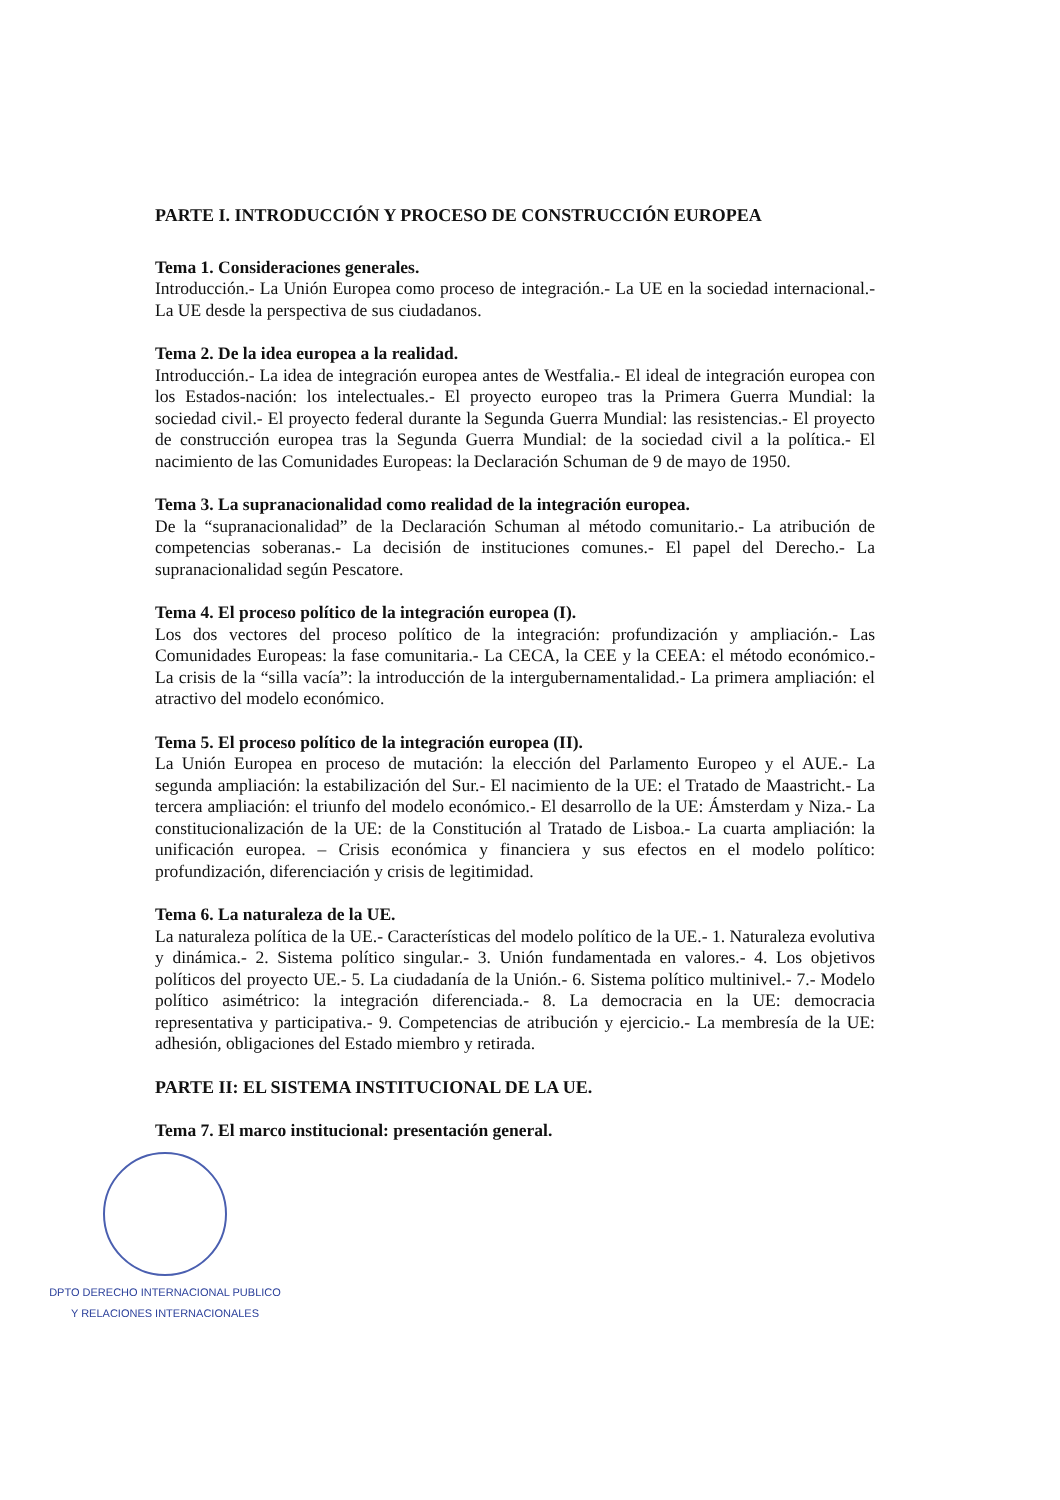PARTE I. INTRODUCCIÓN Y PROCESO DE CONSTRUCCIÓN EUROPEA
Tema 1. Consideraciones generales.
Introducción.- La Unión Europea como proceso de integración.- La UE en la sociedad internacional.- La UE desde la perspectiva de sus ciudadanos.
Tema 2. De la idea europea a la realidad.
Introducción.- La idea de integración europea antes de Westfalia.- El ideal de integración europea con los Estados-nación: los intelectuales.- El proyecto europeo tras la Primera Guerra Mundial: la sociedad civil.- El proyecto federal durante la Segunda Guerra Mundial: las resistencias.- El proyecto de construcción europea tras la Segunda Guerra Mundial: de la sociedad civil a la política.- El nacimiento de las Comunidades Europeas: la Declaración Schuman de 9 de mayo de 1950.
Tema 3. La supranacionalidad como realidad de la integración europea.
De la “supranacionalidad” de la Declaración Schuman al método comunitario.- La atribución de competencias soberanas.- La decisión de instituciones comunes.- El papel del Derecho.- La supranacionalidad según Pescatore.
Tema 4. El proceso político de la integración europea (I).
Los dos vectores del proceso político de la integración: profundización y ampliación.- Las Comunidades Europeas: la fase comunitaria.- La CECA, la CEE y la CEEA: el método económico.- La crisis de la “silla vacía”: la introducción de la intergubernamentalidad.- La primera ampliación: el atractivo del modelo económico.
Tema 5. El proceso político de la integración europea (II).
La Unión Europea en proceso de mutación: la elección del Parlamento Europeo y el AUE.- La segunda ampliación: la estabilización del Sur.- El nacimiento de la UE: el Tratado de Maastricht.- La tercera ampliación: el triunfo del modelo económico.- El desarrollo de la UE: Ámsterdam y Niza.- La constitucionalización de la UE: de la Constitución al Tratado de Lisboa.- La cuarta ampliación: la unificación europea. – Crisis económica y financiera y sus efectos en el modelo político: profundización, diferenciación y crisis de legitimidad.
Tema 6. La naturaleza de la UE.
La naturaleza política de la UE.- Características del modelo político de la UE.- 1. Naturaleza evolutiva y dinámica.- 2. Sistema político singular.- 3. Unión fundamentada en valores.- 4. Los objetivos políticos del proyecto UE.- 5. La ciudadanía de la Unión.- 6. Sistema político multinivel.- 7.- Modelo político asimétrico: la integración diferenciada.- 8. La democracia en la UE: democracia representativa y participativa.- 9. Competencias de atribución y ejercicio.- La membresía de la UE: adhesión, obligaciones del Estado miembro y retirada.
PARTE II: EL SISTEMA INSTITUCIONAL DE LA UE.
Tema 7. El marco institucional: presentación general.
DPTO DERECHO INTERNACIONAL PUBLICO
Y RELACIONES INTERNACIONALES